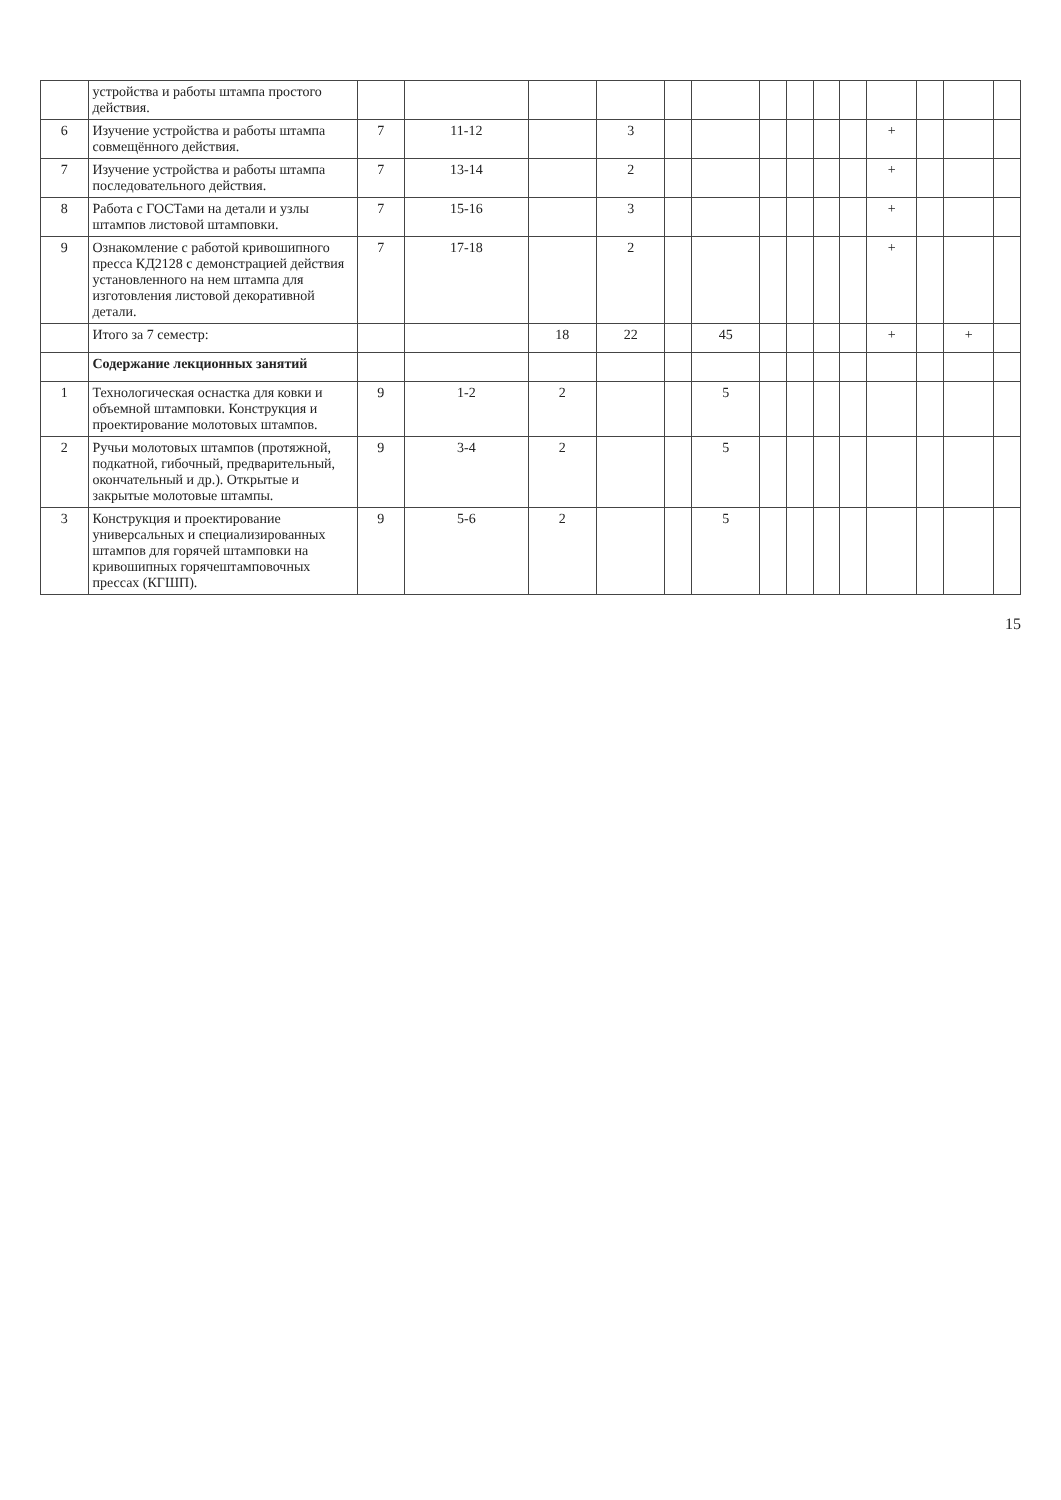| | устройства и работы штампа простого действия. | | | | | | | | | | | | | | |
| 6 | Изучение устройства и работы штампа совмещённого действия. | 7 | 11-12 | | 3 | | | | | | | + | | | |
| 7 | Изучение устройства и работы штампа последовательного действия. | 7 | 13-14 | | 2 | | | | | | | + | | | |
| 8 | Работа с ГОСТами на детали и узлы штампов листовой штамповки. | 7 | 15-16 | | 3 | | | | | | | + | | | |
| 9 | Ознакомление с работой кривошипного пресса КД2128 с демонстрацией действия установленного на нем штампа для изготовления листовой декоративной детали. | 7 | 17-18 | | 2 | | | | | | | + | | | |
| | Итого за 7 семестр: | | | 18 | 22 | | 45 | | | | | + | | + | |
| | Содержание лекционных занятий | | | | | | | | | | | | | | |
| 1 | Технологическая оснастка для ковки и объемной штамповки. Конструкция и проектирование молотовых штампов. | 9 | 1-2 | 2 | | | 5 | | | | | | | | |
| 2 | Ручьи молотовых штампов (протяжной, подкатной, гибочный, предварительный, окончательный и др.). Открытые и закрытые молотовые штампы. | 9 | 3-4 | 2 | | | 5 | | | | | | | | |
| 3 | Конструкция и проектирование универсальных и специализированных штампов для горячей штамповки на кривошипных горячештамповочных прессах (КГШП). | 9 | 5-6 | 2 | | | 5 | | | | | | | | |
15